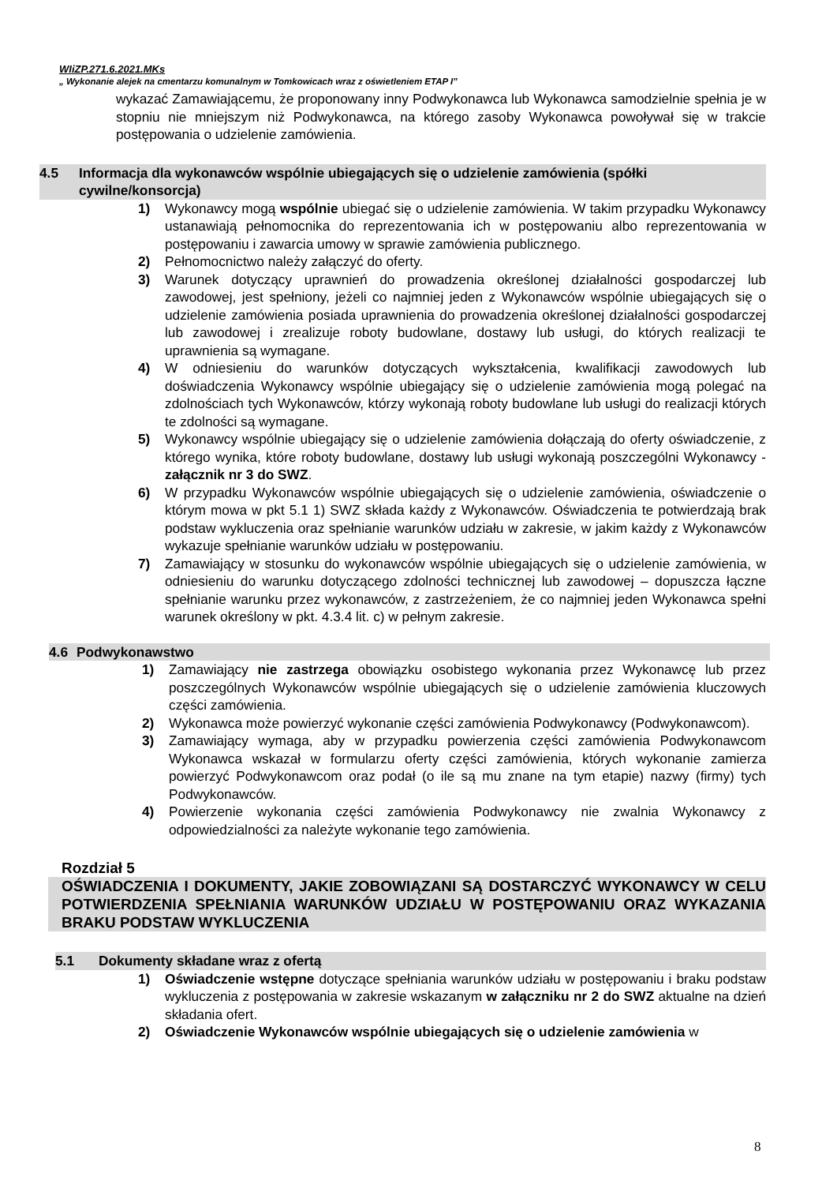WIiZP.271.6.2021.MKs
„ Wykonanie alejek na cmentarzu komunalnym w Tomkowicach wraz z oświetleniem ETAP I”
wykazać Zamawiającemu, że proponowany inny Podwykonawca lub Wykonawca samodzielnie spełnia je w stopniu nie mniejszym niż Podwykonawca, na którego zasoby Wykonawca powoływał się w trakcie postępowania o udzielenie zamówienia.
4.5 Informacja dla wykonawców wspólnie ubiegających się o udzielenie zamówienia (spółki cywilne/konsorcja)
1) Wykonawcy mogą wspólnie ubiegać się o udzielenie zamówienia. W takim przypadku Wykonawcy ustanawiają pełnomocnika do reprezentowania ich w postępowaniu albo reprezentowania w postępowaniu i zawarcia umowy w sprawie zamówienia publicznego.
2) Pełnomocnictwo należy załączyć do oferty.
3) Warunek dotyczący uprawnień do prowadzenia określonej działalności gospodarczej lub zawodowej, jest spełniony, jeżeli co najmniej jeden z Wykonawców wspólnie ubiegających się o udzielenie zamówienia posiada uprawnienia do prowadzenia określonej działalności gospodarczej lub zawodowej i zrealizuje roboty budowlane, dostawy lub usługi, do których realizacji te uprawnienia są wymagane.
4) W odniesieniu do warunków dotyczących wykształcenia, kwalifikacji zawodowych lub doświadczenia Wykonawcy wspólnie ubiegający się o udzielenie zamówienia mogą polegać na zdolnościach tych Wykonawców, którzy wykonają roboty budowlane lub usługi do realizacji których te zdolności są wymagane.
5) Wykonawcy wspólnie ubiegający się o udzielenie zamówienia dołączają do oferty oświadczenie, z którego wynika, które roboty budowlane, dostawy lub usługi wykonają poszczególni Wykonawcy - załącznik nr 3 do SWZ.
6) W przypadku Wykonawców wspólnie ubiegających się o udzielenie zamówienia, oświadczenie o którym mowa w pkt 5.1 1) SWZ składa każdy z Wykonawców. Oświadczenia te potwierdzają brak podstaw wykluczenia oraz spełnianie warunków udziału w zakresie, w jakim każdy z Wykonawców wykazuje spełnianie warunków udziału w postępowaniu.
7) Zamawiający w stosunku do wykonawców wspólnie ubiegających się o udzielenie zamówienia, w odniesieniu do warunku dotyczącego zdolności technicznej lub zawodowej – dopuszcza łączne spełnianie warunku przez wykonawców, z zastrzeżeniem, że co najmniej jeden Wykonawca spełni warunek określony w pkt. 4.3.4 lit. c) w pełnym zakresie.
4.6 Podwykonawstwo
1) Zamawiający nie zastrzega obowiązku osobistego wykonania przez Wykonawcę lub przez poszczególnych Wykonawców wspólnie ubiegających się o udzielenie zamówienia kluczowych części zamówienia.
2) Wykonawca może powierzyć wykonanie części zamówienia Podwykonawcy (Podwykonawcom).
3) Zamawiający wymaga, aby w przypadku powierzenia części zamówienia Podwykonawcom Wykonawca wskazał w formularzu oferty części zamówienia, których wykonanie zamierza powierzyć Podwykonawcom oraz podał (o ile są mu znane na tym etapie) nazwy (firmy) tych Podwykonawców.
4) Powierzenie wykonania części zamówienia Podwykonawcy nie zwalnia Wykonawcy z odpowiedzialności za należyte wykonanie tego zamówienia.
Rozdział 5
OŚWIADCZENIA I DOKUMENTY, JAKIE ZOBOWIĄZANI SĄ DOSTARCZYĆ WYKONAWCY W CELU POTWIERDZENIA SPEŁNIANIA WARUNKÓW UDZIAŁU W POSTĘPOWANIU ORAZ WYKAZANIA BRAKU PODSTAW WYKLUCZENIA
5.1 Dokumenty składane wraz z ofertą
1) Oświadczenie wstępne dotyczące spełniania warunków udziału w postępowaniu i braku podstaw wykluczenia z postępowania w zakresie wskazanym w załączniku nr 2 do SWZ aktualne na dzień składania ofert.
2) Oświadczenie Wykonawców wspólnie ubiegających się o udzielenie zamówienia w
8